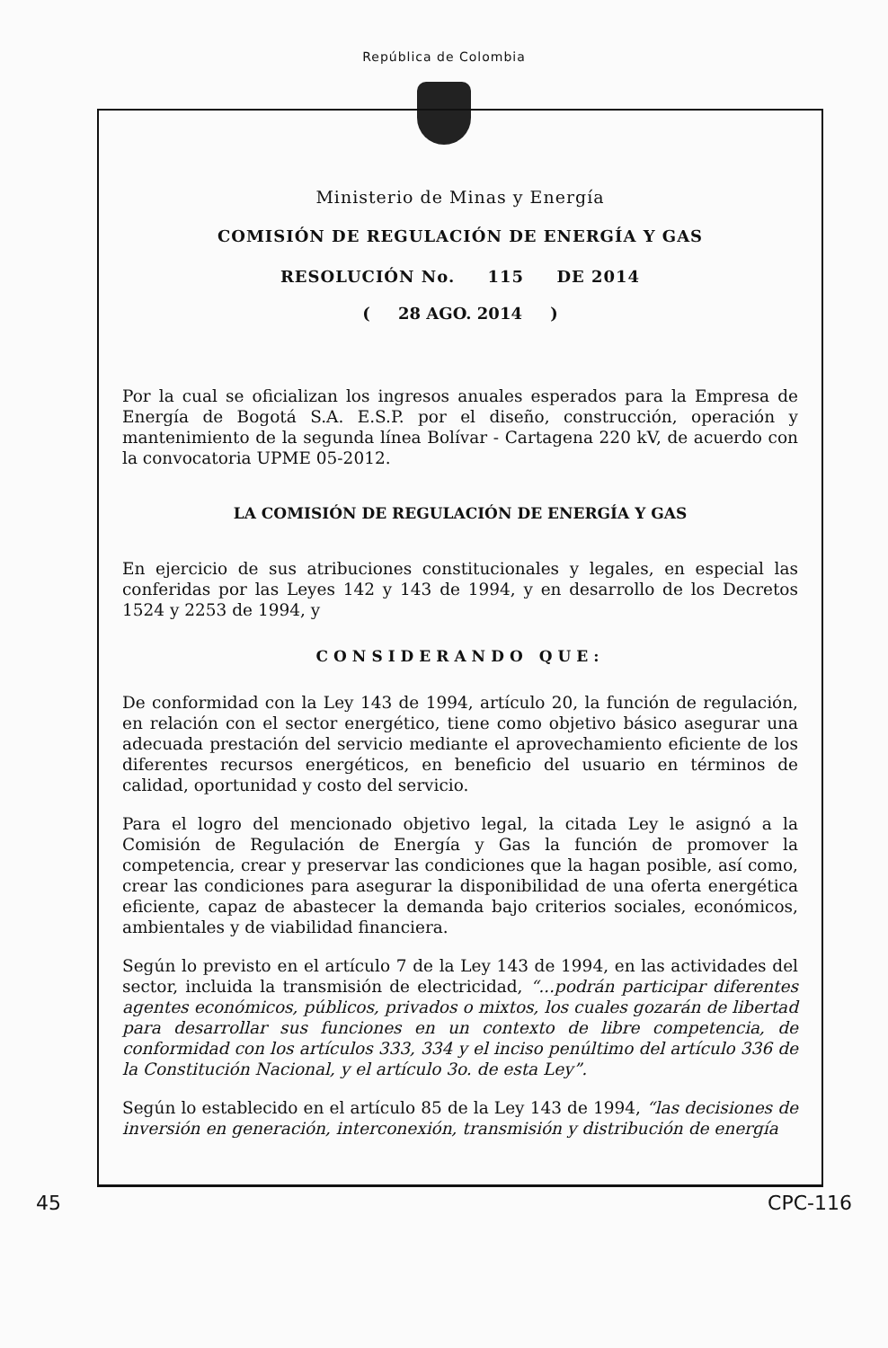República de Colombia
Ministerio de Minas y Energía
COMISIÓN DE REGULACIÓN DE ENERGÍA Y GAS
RESOLUCIÓN No. 115 DE 2014
( 28 AGO. 2014 )
Por la cual se oficializan los ingresos anuales esperados para la Empresa de Energía de Bogotá S.A. E.S.P. por el diseño, construcción, operación y mantenimiento de la segunda línea Bolívar - Cartagena 220 kV, de acuerdo con la convocatoria UPME 05-2012.
LA COMISIÓN DE REGULACIÓN DE ENERGÍA Y GAS
En ejercicio de sus atribuciones constitucionales y legales, en especial las conferidas por las Leyes 142 y 143 de 1994, y en desarrollo de los Decretos 1524 y 2253 de 1994, y
CONSIDERANDO QUE:
De conformidad con la Ley 143 de 1994, artículo 20, la función de regulación, en relación con el sector energético, tiene como objetivo básico asegurar una adecuada prestación del servicio mediante el aprovechamiento eficiente de los diferentes recursos energéticos, en beneficio del usuario en términos de calidad, oportunidad y costo del servicio.
Para el logro del mencionado objetivo legal, la citada Ley le asignó a la Comisión de Regulación de Energía y Gas la función de promover la competencia, crear y preservar las condiciones que la hagan posible, así como, crear las condiciones para asegurar la disponibilidad de una oferta energética eficiente, capaz de abastecer la demanda bajo criterios sociales, económicos, ambientales y de viabilidad financiera.
Según lo previsto en el artículo 7 de la Ley 143 de 1994, en las actividades del sector, incluida la transmisión de electricidad, “...podrán participar diferentes agentes económicos, públicos, privados o mixtos, los cuales gozarán de libertad para desarrollar sus funciones en un contexto de libre competencia, de conformidad con los artículos 333, 334 y el inciso penúltimo del artículo 336 de la Constitución Nacional, y el artículo 3o. de esta Ley”.
Según lo establecido en el artículo 85 de la Ley 143 de 1994, “las decisiones de inversión en generación, interconexión, transmisión y distribución de energía
45 CPC-116